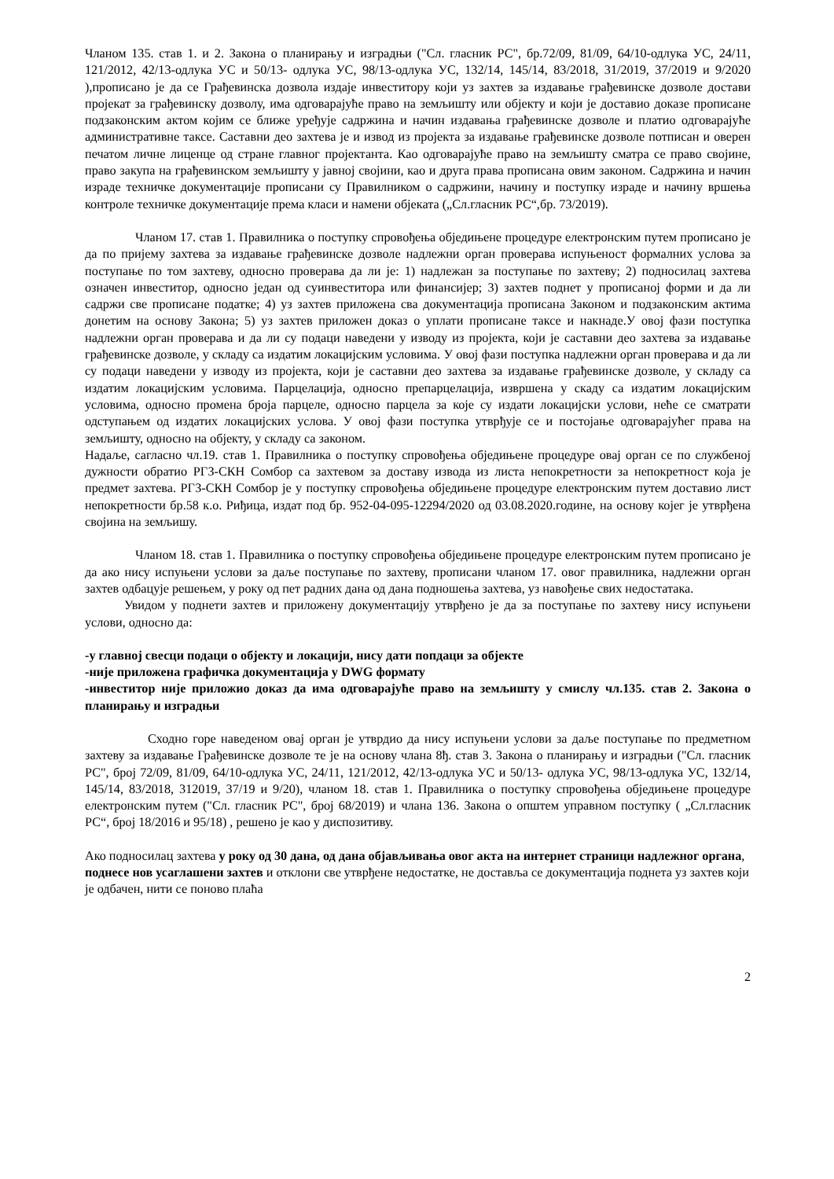Чланом 135. став 1. и 2. Закона о планирању и изградњи ("Сл. гласник РС", бр.72/09, 81/09, 64/10-одлука УС, 24/11, 121/2012, 42/13-одлука УС и 50/13- одлука УС, 98/13-одлука УС, 132/14, 145/14, 83/2018, 31/2019, 37/2019 и 9/2020 ),прописано је да се Грађевинска дозвола издаје инвеститору који уз захтев за издавање грађевинске дозволе достави пројекат за грађевинску дозволу, има одговарајуће право на земљишту или објекту и који је доставио доказе прописане подзаконским актом којим се ближе уређује садржина и начин издавања грађевинске дозволе и платио одговарајуће административне таксе. Саставни део захтева је и извод из пројекта за издавање грађевинске дозволе потписан и оверен печатом личне лиценце од стране главног пројектанта. Као одговарајуће право на земљишту сматра се право својине, право закупа на грађевинском земљишту у јавној својини, као и друга права прописана овим законом. Садржина и начин израде техничке документације прописани су Правилником о садржини, начину и поступку израде и начину вршења контроле техничке документације према класи и намени објеката („Сл.гласник РС“,бр. 73/2019).
Чланом 17. став 1. Правилника о поступку спровођења обједињене процедуре електронским путем прописано је да по пријему захтева за издавање грађевинске дозволе надлежни орган проверава испуњеност формалних услова за поступање по том захтеву, односно проверава да ли је: 1) надлежан за поступање по захтеву; 2) подносилац захтева означен инвеститор, односно један од суинвеститора или финансијер; 3) захтев поднет у прописаној форми и да ли садржи све прописане податке; 4) уз захтев приложена сва документација прописана Законом и подзаконским актима донетим на основу Закона; 5) уз захтев приложен доказ о уплати прописане таксе и накнаде.У овој фази поступка надлежни орган проверава и да ли су подаци наведени у изводу из пројекта, који је саставни део захтева за издавање грађевинске дозволе, у складу са издатим локацијским условима. У овој фази поступка надлежни орган проверава и да ли су подаци наведени у изводу из пројекта, који је саставни део захтева за издавање грађевинске дозволе, у складу са издатим локацијским условима. Парцелација, односно препарцелација, извршена у скаду са издатим локацијским условима, односно промена броја парцеле, односно парцела за које су издати локацијски услови, неће се сматрати одступањем од издатих локацијских услова. У овој фази поступка утврђује се и постојање одговарајућег права на земљишту, односно на објекту, у складу са законом.
Надаље, сагласно чл.19. став 1. Правилника о поступку спровођења обједињене процедуре овај орган се по службеној дужности обратио РГЗ-СКН Сомбор са захтевом за доставу извода из листа непокретности за непокретност која је предмет захтева. РГЗ-СКН Сомбор је у поступку спровођења обједињене процедуре електронским путем доставио лист непокретности бр.58 к.о. Риђица, издат под бр. 952-04-095-12294/2020 од 03.08.2020.године, на основу којег је утврђена својина на земљишу.
Чланом 18. став 1. Правилника о поступку спровођења обједињене процедуре електронским путем прописано је да ако нису испуњени услови за даље поступање по захтеву, прописани чланом 17. овог правилника, надлежни орган захтев одбацује решењем, у року од пет радних дана од дана подношења захтева, уз навођење свих недостатака.
Увидом у поднети захтев и приложену документацију утврђено је да за поступање по захтеву нису испуњени услови, односно да:
-у главној свесци подаци о објекту и локацији, нису дати попдаци за објекте
-није приложена графичка документација у DWG формату
-инвеститор није приложио доказ да има одговарајуће право на земљишту у смислу чл.135. став 2. Закона о планирању и изградњи
Сходно горе наведеном овај орган је утврдио да нису испуњени услови за даље поступање по предметном захтеву за издавање Грађевинске дозволе те је на основу члана 8ђ. став 3. Закона о планирању и изградњи ("Сл. гласник РС", број 72/09, 81/09, 64/10-одлука УС, 24/11, 121/2012, 42/13-одлука УС и 50/13- одлука УС, 98/13-одлука УС, 132/14, 145/14, 83/2018, 312019, 37/19 и 9/20), чланом 18. став 1. Правилника о поступку спровођења обједињене процедуре електронским путем ("Сл. гласник РС", број 68/2019) и члана 136. Закона о општем управном поступку ( „Сл.гласник РС“, број 18/2016 и 95/18) , решено је као у диспозитиву.
Ако подносилац захтева у року од 30 дана, од дана објављивања овог акта на интернет страници надлежног органа, поднесе нов усаглашени захтев и отклони све утврђене недостатке, не доставља се документација поднета уз захтев који је одбачен, нити се поново плаћа
2